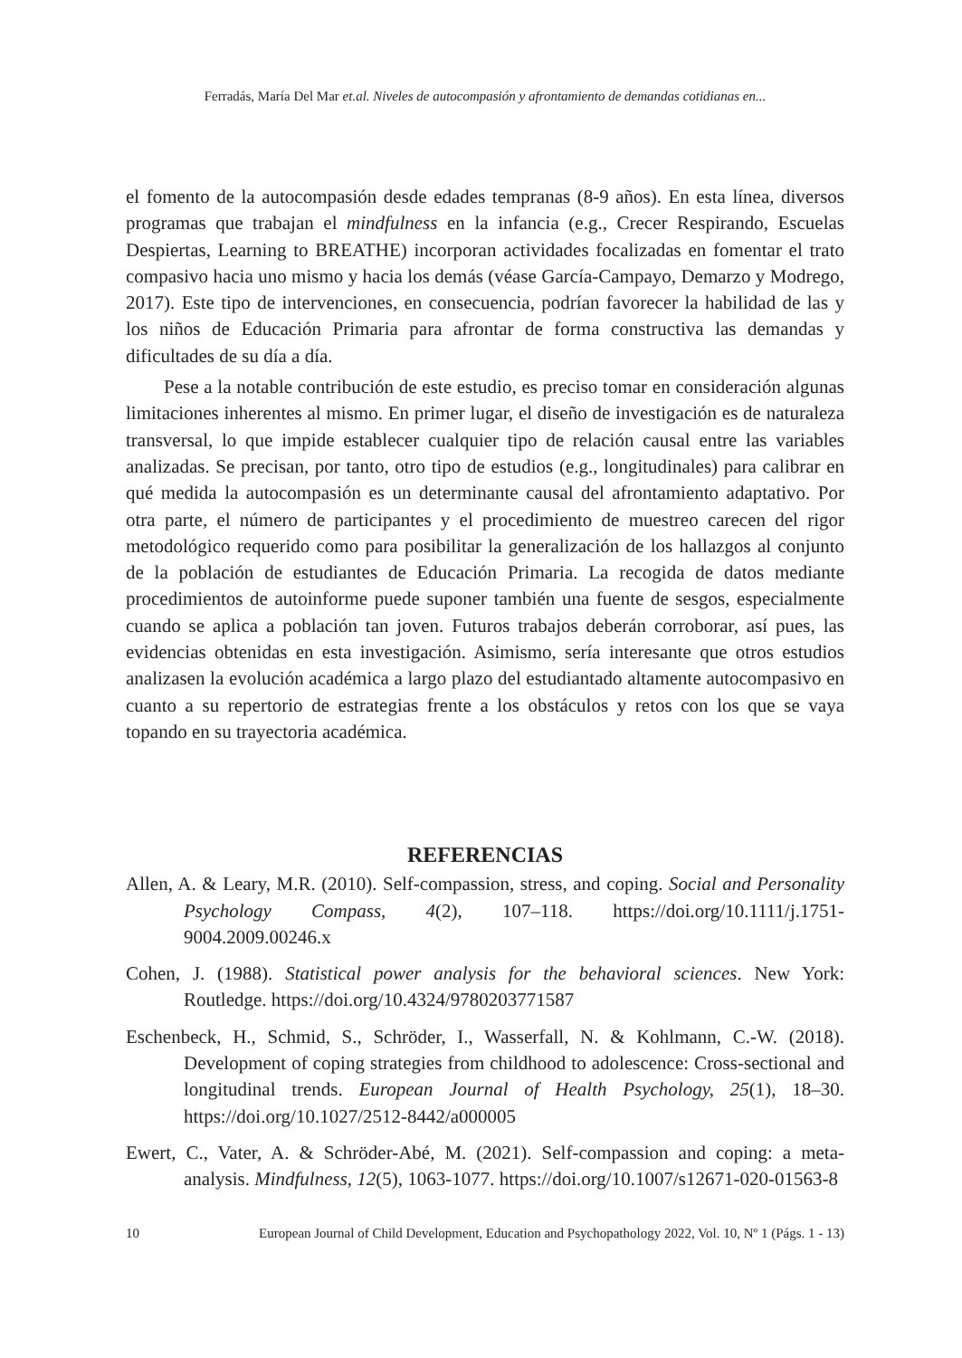Ferradás, María Del Mar et.al. Niveles de autocompasión y afrontamiento de demandas cotidianas en...
el fomento de la autocompasión desde edades tempranas (8-9 años). En esta línea, diversos programas que trabajan el mindfulness en la infancia (e.g., Crecer Respirando, Escuelas Despiertas, Learning to BREATHE) incorporan actividades focalizadas en fomentar el trato compasivo hacia uno mismo y hacia los demás (véase García-Campayo, Demarzo y Modrego, 2017). Este tipo de intervenciones, en consecuencia, podrían favorecer la habilidad de las y los niños de Educación Primaria para afrontar de forma constructiva las demandas y dificultades de su día a día.
Pese a la notable contribución de este estudio, es preciso tomar en consideración algunas limitaciones inherentes al mismo. En primer lugar, el diseño de investigación es de naturaleza transversal, lo que impide establecer cualquier tipo de relación causal entre las variables analizadas. Se precisan, por tanto, otro tipo de estudios (e.g., longitudinales) para calibrar en qué medida la autocompasión es un determinante causal del afrontamiento adaptativo. Por otra parte, el número de participantes y el procedimiento de muestreo carecen del rigor metodológico requerido como para posibilitar la generalización de los hallazgos al conjunto de la población de estudiantes de Educación Primaria. La recogida de datos mediante procedimientos de autoinforme puede suponer también una fuente de sesgos, especialmente cuando se aplica a población tan joven. Futuros trabajos deberán corroborar, así pues, las evidencias obtenidas en esta investigación. Asimismo, sería interesante que otros estudios analizasen la evolución académica a largo plazo del estudiantado altamente autocompasivo en cuanto a su repertorio de estrategias frente a los obstáculos y retos con los que se vaya topando en su trayectoria académica.
REFERENCIAS
Allen, A. & Leary, M.R. (2010). Self-compassion, stress, and coping. Social and Personality Psychology Compass, 4(2), 107–118. https://doi.org/10.1111/j.1751-9004.2009.00246.x
Cohen, J. (1988). Statistical power analysis for the behavioral sciences. New York: Routledge. https://doi.org/10.4324/9780203771587
Eschenbeck, H., Schmid, S., Schröder, I., Wasserfall, N. & Kohlmann, C.-W. (2018). Development of coping strategies from childhood to adolescence: Cross-sectional and longitudinal trends. European Journal of Health Psychology, 25(1), 18–30. https://doi.org/10.1027/2512-8442/a000005
Ewert, C., Vater, A. & Schröder-Abé, M. (2021). Self-compassion and coping: a meta-analysis. Mindfulness, 12(5), 1063-1077. https://doi.org/10.1007/s12671-020-01563-8
10 European Journal of Child Development, Education and Psychopathology 2022, Vol. 10, Nº 1 (Págs. 1 - 13)